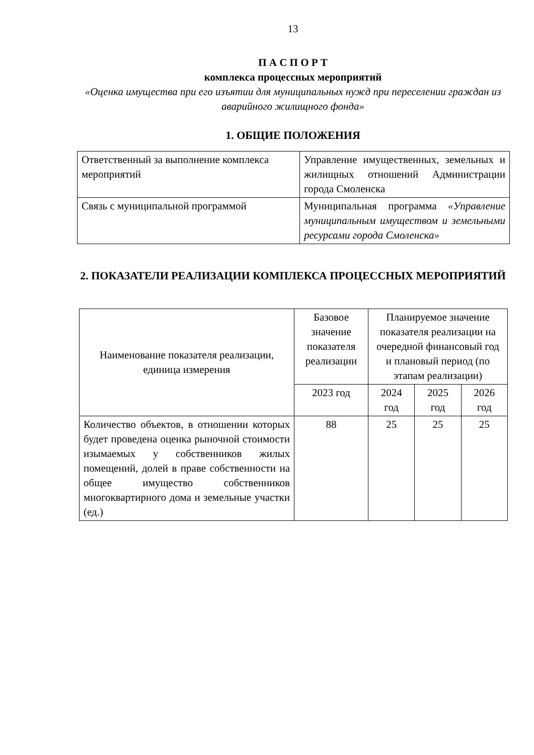13
П А С П О Р Т
комплекса процессных мероприятий
«Оценка имущества при его изъятии для муниципальных нужд при переселении граждан из аварийного жилищного фонда»
1. ОБЩИЕ ПОЛОЖЕНИЯ
| Ответственный за выполнение комплекса мероприятий | Управление имущественных, земельных и жилищных отношений Администрации города Смоленска |
| Связь с муниципальной программой | Муниципальная программа «Управление муниципальным имуществом и земельными ресурсами города Смоленска» |
2. ПОКАЗАТЕЛИ РЕАЛИЗАЦИИ КОМПЛЕКСА ПРОЦЕССНЫХ МЕРОПРИЯТИЙ
| Наименование показателя реализации, единица измерения | Базовое значение показателя реализации | Планируемое значение показателя реализации на очередной финансовый год и плановый период (по этапам реализации) | | |
| --- | --- | --- | --- | --- |
| | 2023 год | 2024 год | 2025 год | 2026 год |
| Количество объектов, в отношении которых будет проведена оценка рыночной стоимости изымаемых у собственников жилых помещений, долей в праве собственности на общее имущество собственников многоквартирного дома и земельные участки (ед.) | 88 | 25 | 25 | 25 |